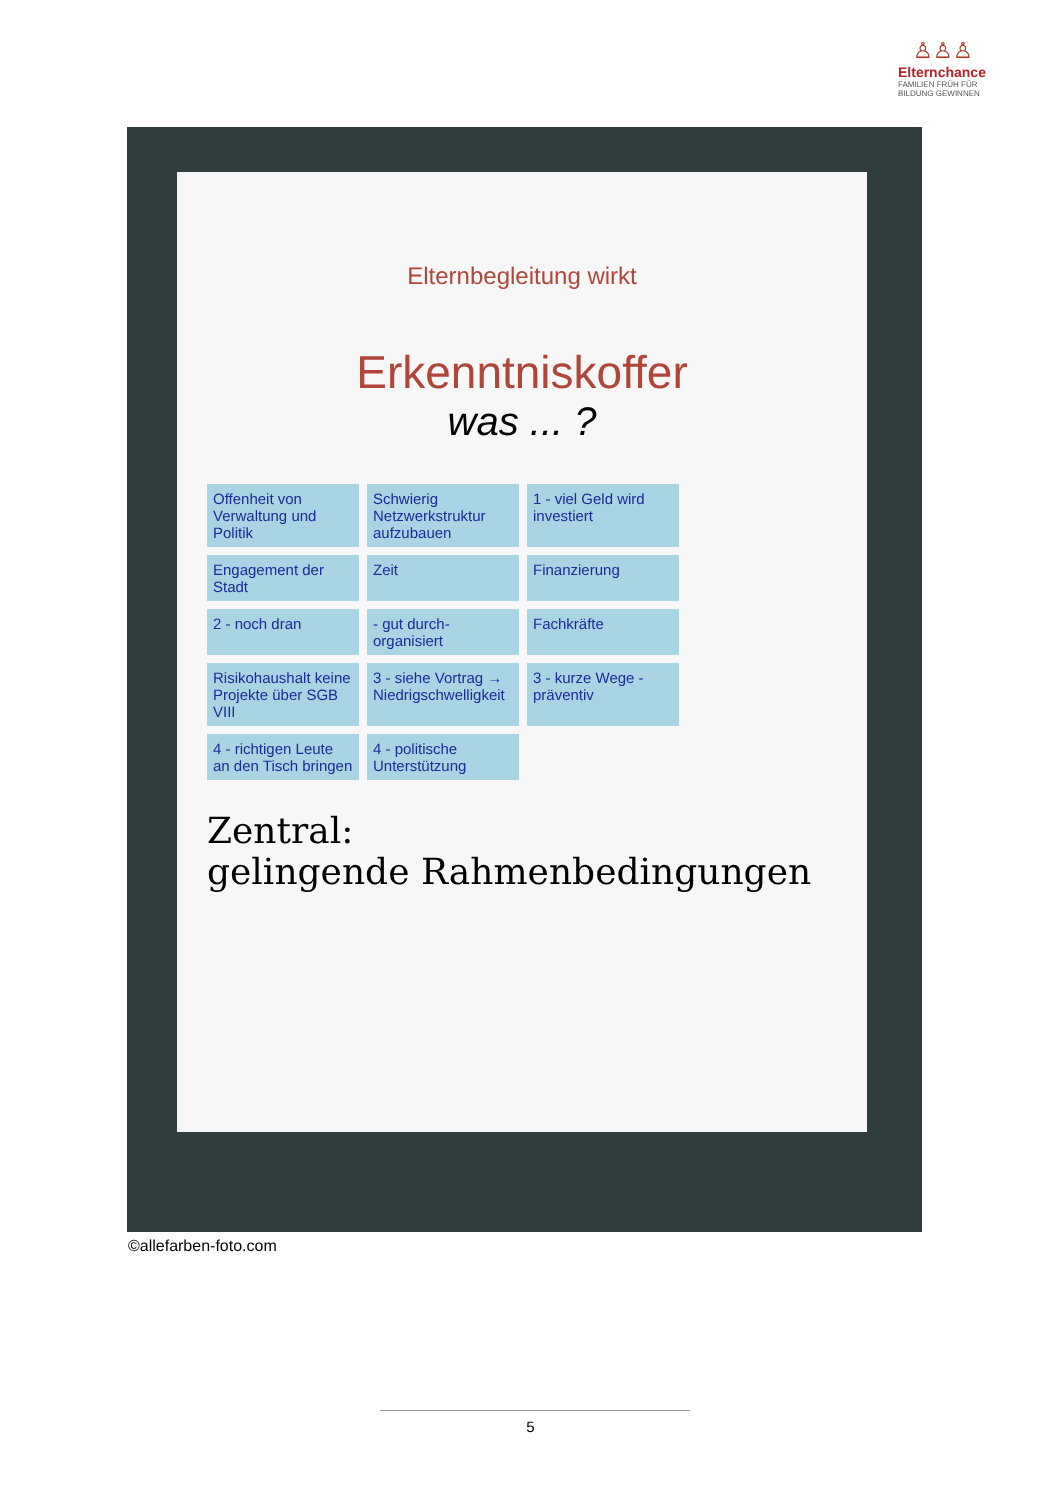♙♙♙
Elternchance
FAMILIEN FRÜH FÜR
BILDUNG GEWINNEN
Elternbegleitung wirkt
Erkenntniskoffer
was ... ?
Offenheit von Verwaltung und Politik
Schwierig Netzwerkstruktur aufzubauen
1 - viel Geld wird investiert
Engagement der Stadt
Zeit
Finanzierung
2 - noch dran
- gut durch-organisiert
Fachkräfte
Risikohaushalt keine Projekte über SGB VIII
3 - siehe Vortrag → Niedrigschwelligkeit
3 - kurze Wege - präventiv
4 - richtigen Leute an den Tisch bringen
4 - politische Unterstützung
Zentral:
gelingende Rahmenbedingungen
©allefarben-foto.com
5